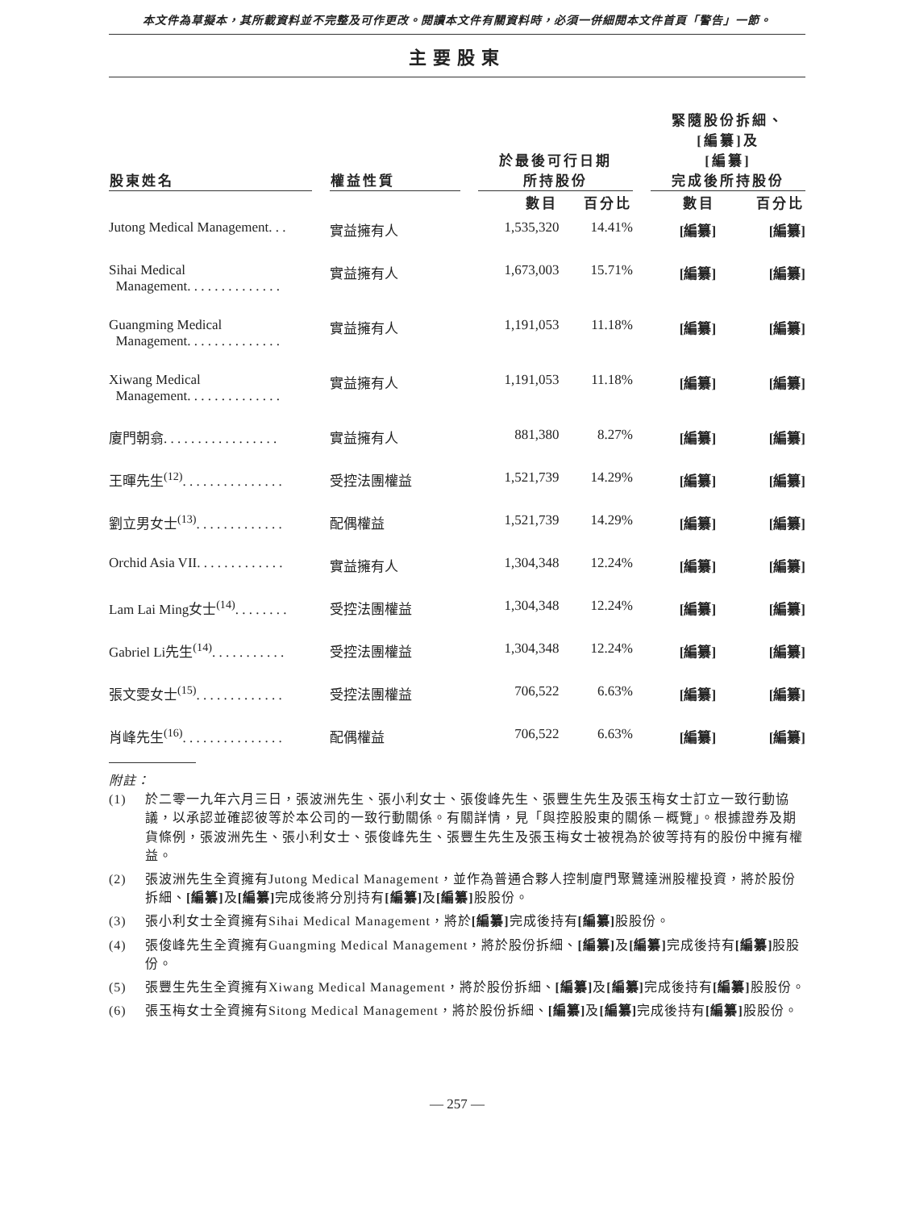本文件為草擬本，其所載資料並不完整及可作更改。閱讀本文件有關資料時，必須一併細閱本文件首頁「警告」一節。
主要股東
| 股東姓名 | | 權益性質 | | 於最後可行日期 所持股份 | | | 緊隨股份拆細、 [編纂]及 [編纂] 完成後所持股份 | |
| --- | --- | --- | --- | --- | --- | --- | --- | --- |
| | | | | 數目 | 百分比 | | 數目 | 百分比 |
| Jutong Medical Management. . . | | 實益擁有人 | | 1,535,320 | 14.41% | | [編纂] | [編纂] |
| Sihai Medical Management. . . . . . . . . . . . . . | | 實益擁有人 | | 1,673,003 | 15.71% | | [編纂] | [編纂] |
| Guangming Medical Management. . . . . . . . . . . . . . | | 實益擁有人 | | 1,191,053 | 11.18% | | [編纂] | [編纂] |
| Xiwang Medical Management. . . . . . . . . . . . . . | | 實益擁有人 | | 1,191,053 | 11.18% | | [編纂] | [編纂] |
| 廈門朝翕. . . . . . . . . . . . . . . . . | | 實益擁有人 | | 881,380 | 8.27% | | [編纂] | [編纂] |
| 王暉先生<sup>(12)</sup>. . . . . . . . . . . . . . . | | 受控法團權益 | | 1,521,739 | 14.29% | | [編纂] | [編纂] |
| 劉立男女士<sup>(13)</sup>. . . . . . . . . . . . . | | 配偶權益 | | 1,521,739 | 14.29% | | [編纂] | [編纂] |
| Orchid Asia VII. . . . . . . . . . . . . | | 實益擁有人 | | 1,304,348 | 12.24% | | [編纂] | [編纂] |
| Lam Lai Ming女士<sup>(14)</sup>. . . . . . . . | | 受控法團權益 | | 1,304,348 | 12.24% | | [編纂] | [編纂] |
| Gabriel Li先生<sup>(14)</sup>. . . . . . . . . . . | | 受控法團權益 | | 1,304,348 | 12.24% | | [編纂] | [編纂] |
| 張文雯女士<sup>(15)</sup>. . . . . . . . . . . . . | | 受控法團權益 | | 706,522 | 6.63% | | [編纂] | [編纂] |
| 肖峰先生<sup>(16)</sup>. . . . . . . . . . . . . . . | | 配偶權益 | | 706,522 | 6.63% | | [編纂] | [編纂] |
附註：
(1) 於二零一九年六月三日，張波洲先生、張小利女士、張俊峰先生、張豐生先生及張玉梅女士訂立一致行動協議，以承認並確認彼等於本公司的一致行動關係。有關詳情，見「與控股股東的關係－概覽」。根據證券及期貨條例，張波洲先生、張小利女士、張俊峰先生、張豐生先生及張玉梅女士被視為於彼等持有的股份中擁有權益。
(2) 張波洲先生全資擁有Jutong Medical Management，並作為普通合夥人控制廈門聚鷺達洲股權投資，將於股份拆細、[編纂] 及[編纂] 完成後將分別持有[編纂] 及[編纂] 股股份。
(3) 張小利女士全資擁有Sihai Medical Management，將於[編纂] 完成後持有[編纂] 股股份。
(4) 張俊峰先生全資擁有Guangming Medical Management，將於股份拆細、[編纂] 及[編纂] 完成後持有[編纂] 股股份。
(5) 張豐生先生全資擁有Xiwang Medical Management，將於股份拆細、[編纂] 及[編纂] 完成後持有[編纂] 股股份。
(6) 張玉梅女士全資擁有Sitong Medical Management，將於股份拆細、[編纂] 及[編纂] 完成後持有[編纂] 股股份。
— 257 —